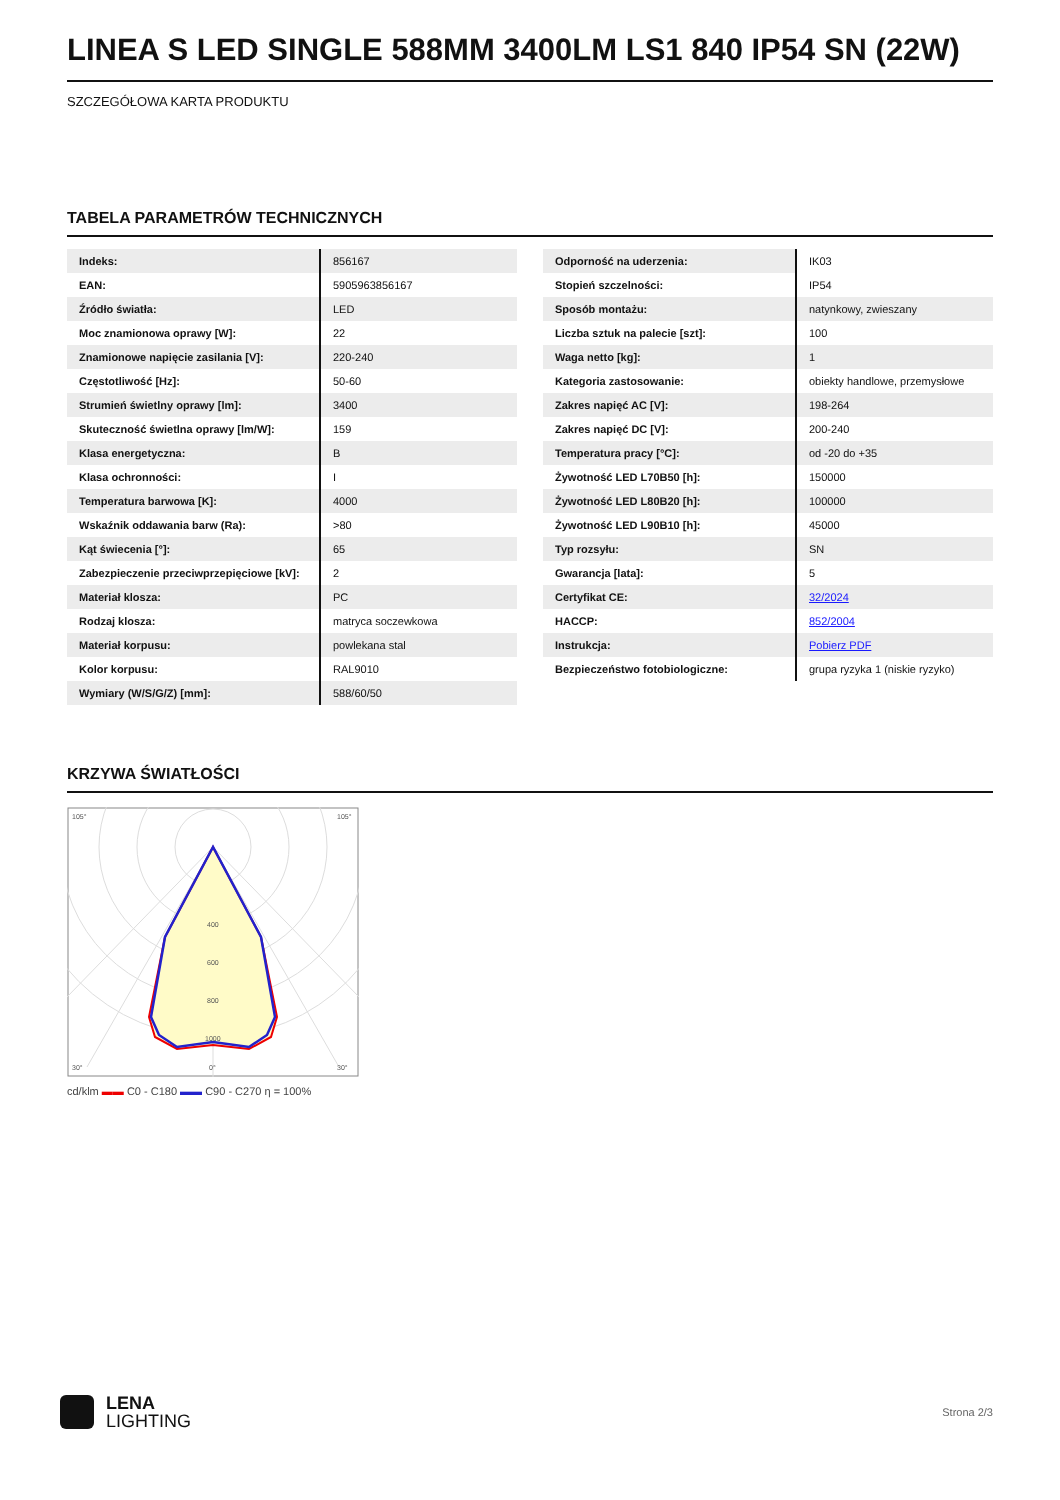LINEA S LED SINGLE 588MM 3400LM LS1 840 IP54 SN (22W)
SZCZEGÓŁOWA KARTA PRODUKTU
TABELA PARAMETRÓW TECHNICZNYCH
| Indeks: | 856167 |
| EAN: | 5905963856167 |
| Źródło światła: | LED |
| Moc znamionowa oprawy [W]: | 22 |
| Znamionowe napięcie zasilania [V]: | 220-240 |
| Częstotliwość [Hz]: | 50-60 |
| Strumień świetlny oprawy [lm]: | 3400 |
| Skuteczność świetlna oprawy [lm/W]: | 159 |
| Klasa energetyczna: | B |
| Klasa ochronności: | I |
| Temperatura barwowa [K]: | 4000 |
| Wskaźnik oddawania barw (Ra): | >80 |
| Kąt świecenia [°]: | 65 |
| Zabezpieczenie przeciwprzepięciowe [kV]: | 2 |
| Materiał klosza: | PC |
| Rodzaj klosza: | matryca soczewkowa |
| Materiał korpusu: | powlekana stal |
| Kolor korpusu: | RAL9010 |
| Wymiary (W/S/G/Z) [mm]: | 588/60/50 |
| Odporność na uderzenia: | IK03 |
| Stopień szczelności: | IP54 |
| Sposób montażu: | natynkowy, zwieszany |
| Liczba sztuk na palecie [szt]: | 100 |
| Waga netto [kg]: | 1 |
| Kategoria zastosowanie: | obiekty handlowe, przemysłowe |
| Zakres napięć AC [V]: | 198-264 |
| Zakres napięć DC [V]: | 200-240 |
| Temperatura pracy [°C]: | od -20 do +35 |
| Żywotność LED L70B50 [h]: | 150000 |
| Żywotność LED L80B20 [h]: | 100000 |
| Żywotność LED L90B10 [h]: | 45000 |
| Typ rozsyłu: | SN |
| Gwarancja [lata]: | 5 |
| Certyfikat CE: | 32/2024 |
| HACCP: | 852/2004 |
| Instrukcja: | Pobierz PDF |
| Bezpieczeństwo fotobiologiczne: | grupa ryzyka 1 (niskie ryzyko) |
KRZYWA ŚWIATŁOŚCI
400
600
800
1000
105°
105°
30°
0°
30°
cd/klm ▬▬ C0 - C180 ▬▬ C90 - C270 η = 100%
LENA
LIGHTING
Strona 2/3